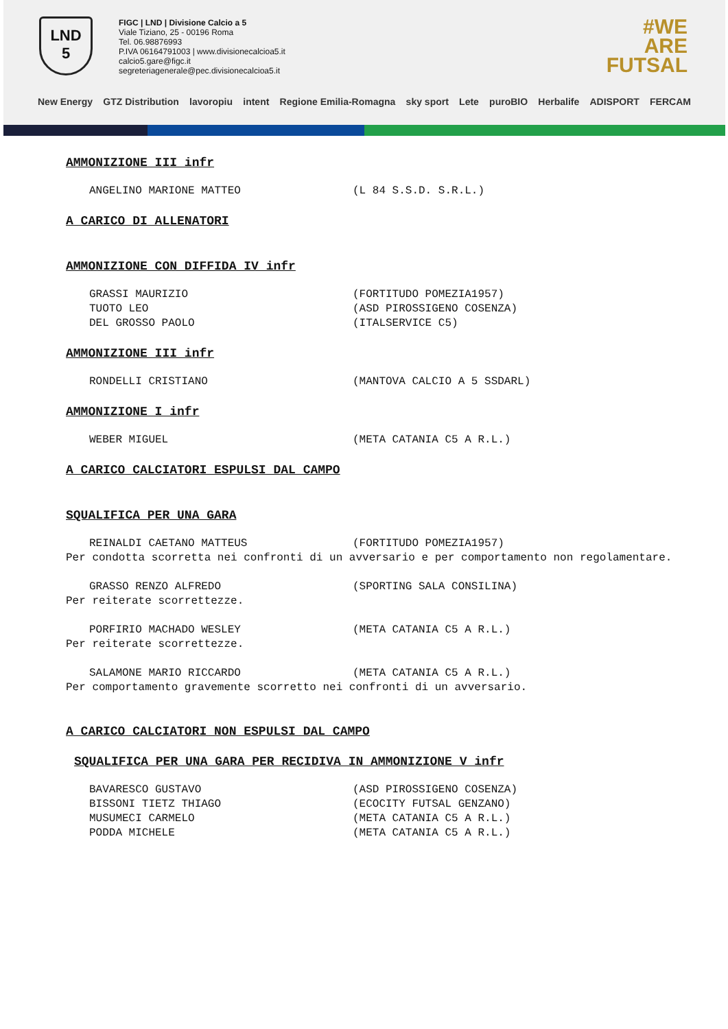LND
5
FIGC | LND | Divisione Calcio a 5
Viale Tiziano, 25 - 00196 Roma
Tel. 06.98876993
P.IVA 06164791003 | www.divisionecalcioa5.it
calcio5.gare@figc.it
segreteriagenerale@pec.divisionecalcioa5.it
#WE
ARE
FUTSAL
New Energy GTZ Distribution lavoropiu intent Regione Emilia-Romagna sky sport Lete puroBIO Herbalife ADISPORT FERCAM
AMMONIZIONE III infr
ANGELINO MARIONE MATTEO (L 84 S.S.D. S.R.L.)
A CARICO DI ALLENATORI
AMMONIZIONE CON DIFFIDA IV infr
GRASSI MAURIZIO (FORTITUDO POMEZIA1957)
TUOTO LEO (ASD PIROSSIGENO COSENZA)
DEL GROSSO PAOLO (ITALSERVICE C5)
AMMONIZIONE III infr
RONDELLI CRISTIANO (MANTOVA CALCIO A 5 SSDARL)
AMMONIZIONE I infr
WEBER MIGUEL (META CATANIA C5 A R.L.)
A CARICO CALCIATORI ESPULSI DAL CAMPO
SQUALIFICA PER UNA GARA
REINALDI CAETANO MATTEUS (FORTITUDO POMEZIA1957)
Per condotta scorretta nei confronti di un avversario e per comportamento non regolamentare.
GRASSO RENZO ALFREDO (SPORTING SALA CONSILINA)
Per reiterate scorrettezze.
PORFIRIO MACHADO WESLEY (META CATANIA C5 A R.L.)
Per reiterate scorrettezze.
SALAMONE MARIO RICCARDO (META CATANIA C5 A R.L.)
Per comportamento gravemente scorretto nei confronti di un avversario.
A CARICO CALCIATORI NON ESPULSI DAL CAMPO
SQUALIFICA PER UNA GARA PER RECIDIVA IN AMMONIZIONE V infr
BAVARESCO GUSTAVO (ASD PIROSSIGENO COSENZA)
BISSONI TIETZ THIAGO (ECOCITY FUTSAL GENZANO)
MUSUMECI CARMELO (META CATANIA C5 A R.L.)
PODDA MICHELE (META CATANIA C5 A R.L.)